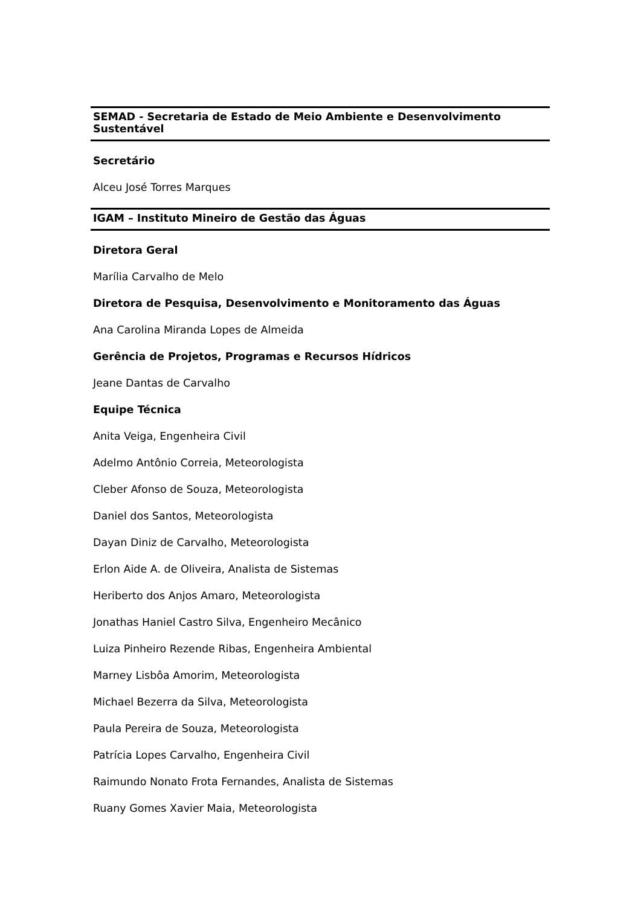SEMAD - Secretaria de Estado de Meio Ambiente e Desenvolvimento Sustentável
Secretário
Alceu José Torres Marques
IGAM – Instituto Mineiro de Gestão das Águas
Diretora Geral
Marília Carvalho de Melo
Diretora de Pesquisa, Desenvolvimento e Monitoramento das Águas
Ana Carolina Miranda Lopes de Almeida
Gerência de Projetos, Programas e Recursos Hídricos
Jeane Dantas de Carvalho
Equipe Técnica
Anita Veiga, Engenheira Civil
Adelmo Antônio Correia, Meteorologista
Cleber Afonso de Souza, Meteorologista
Daniel dos Santos, Meteorologista
Dayan Diniz de Carvalho, Meteorologista
Erlon Aide A. de Oliveira, Analista de Sistemas
Heriberto dos Anjos Amaro, Meteorologista
Jonathas Haniel Castro Silva, Engenheiro Mecânico
Luiza Pinheiro Rezende Ribas, Engenheira Ambiental
Marney Lisbôa Amorim, Meteorologista
Michael Bezerra da Silva, Meteorologista
Paula Pereira de Souza, Meteorologista
Patrícia Lopes Carvalho, Engenheira Civil
Raimundo Nonato Frota Fernandes, Analista de Sistemas
Ruany Gomes Xavier Maia, Meteorologista